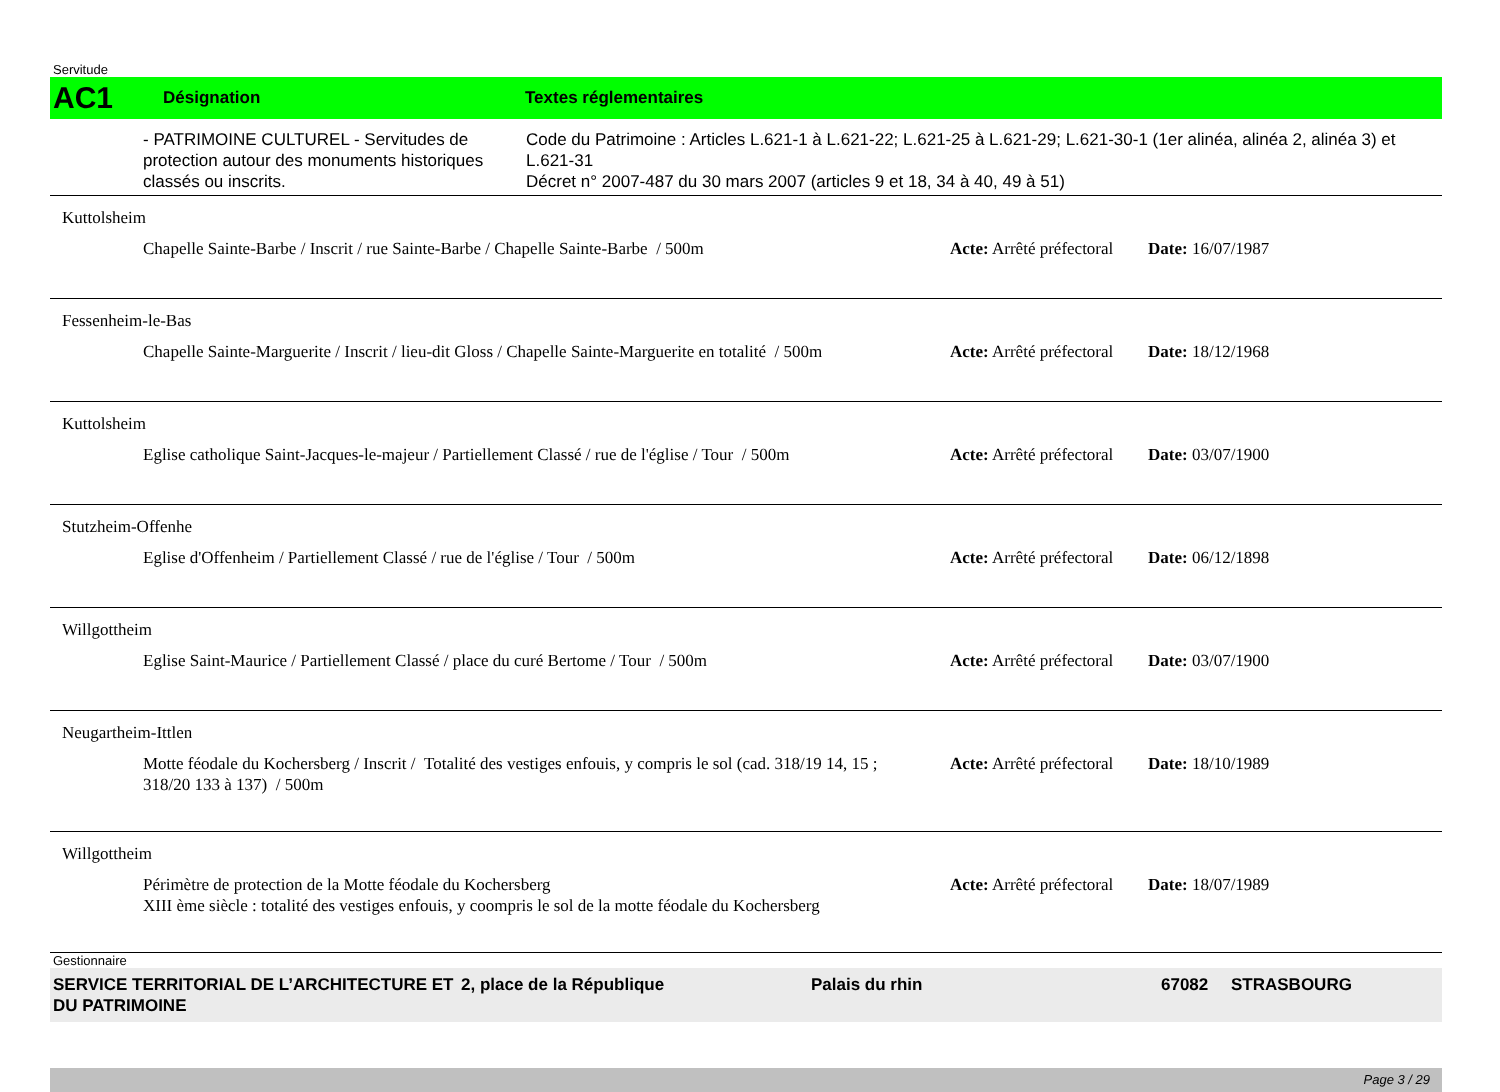Servitude
AC1
Désignation Textes réglementaires
- PATRIMOINE CULTUREL - Servitudes de protection autour des monuments historiques classés ou inscrits.
Code du Patrimoine : Articles L.621-1 à L.621-22; L.621-25 à L.621-29; L.621-30-1 (1er alinéa, alinéa 2, alinéa 3) et L.621-31
Décret n° 2007-487 du 30 mars 2007 (articles 9 et 18, 34 à 40, 49 à 51)
Kuttolsheim
Chapelle Sainte-Barbe / Inscrit / rue Sainte-Barbe / Chapelle Sainte-Barbe / 500m
Acte: Arrêté préfectoral
Date: 16/07/1987
Fessenheim-le-Bas
Chapelle Sainte-Marguerite / Inscrit / lieu-dit Gloss / Chapelle Sainte-Marguerite en totalité / 500m
Acte: Arrêté préfectoral
Date: 18/12/1968
Kuttolsheim
Eglise catholique Saint-Jacques-le-majeur / Partiellement Classé / rue de l'église / Tour / 500m
Acte: Arrêté préfectoral
Date: 03/07/1900
Stutzheim-Offenhe
Eglise d'Offenheim / Partiellement Classé / rue de l'église / Tour / 500m Acte: Arrêté préfectoral
Date: 06/12/1898
Willgottheim
Eglise Saint-Maurice / Partiellement Classé / place du curé Bertome / Tour / 500m
Acte: Arrêté préfectoral
Date: 03/07/1900
Neugartheim-Ittlen
Motte féodale du Kochersberg / Inscrit / Totalité des vestiges enfouis, y compris le sol (cad. 318/19 14, 15 ; 318/20 133 à 137) / 500m
Acte: Arrêté préfectoral
Date: 18/10/1989
Willgottheim
Périmètre de protection de la Motte féodale du Kochersberg
XIII ème siècle : totalité des vestiges enfouis, y coompris le sol de la motte féodale du Kochersberg
Acte: Arrêté préfectoral
Date: 18/07/1989
Gestionnaire
SERVICE TERRITORIAL DE L’ARCHITECTURE ET DU PATRIMOINE
2, place de la République Palais du rhin 67082 STRASBOURG
Page 3 / 29